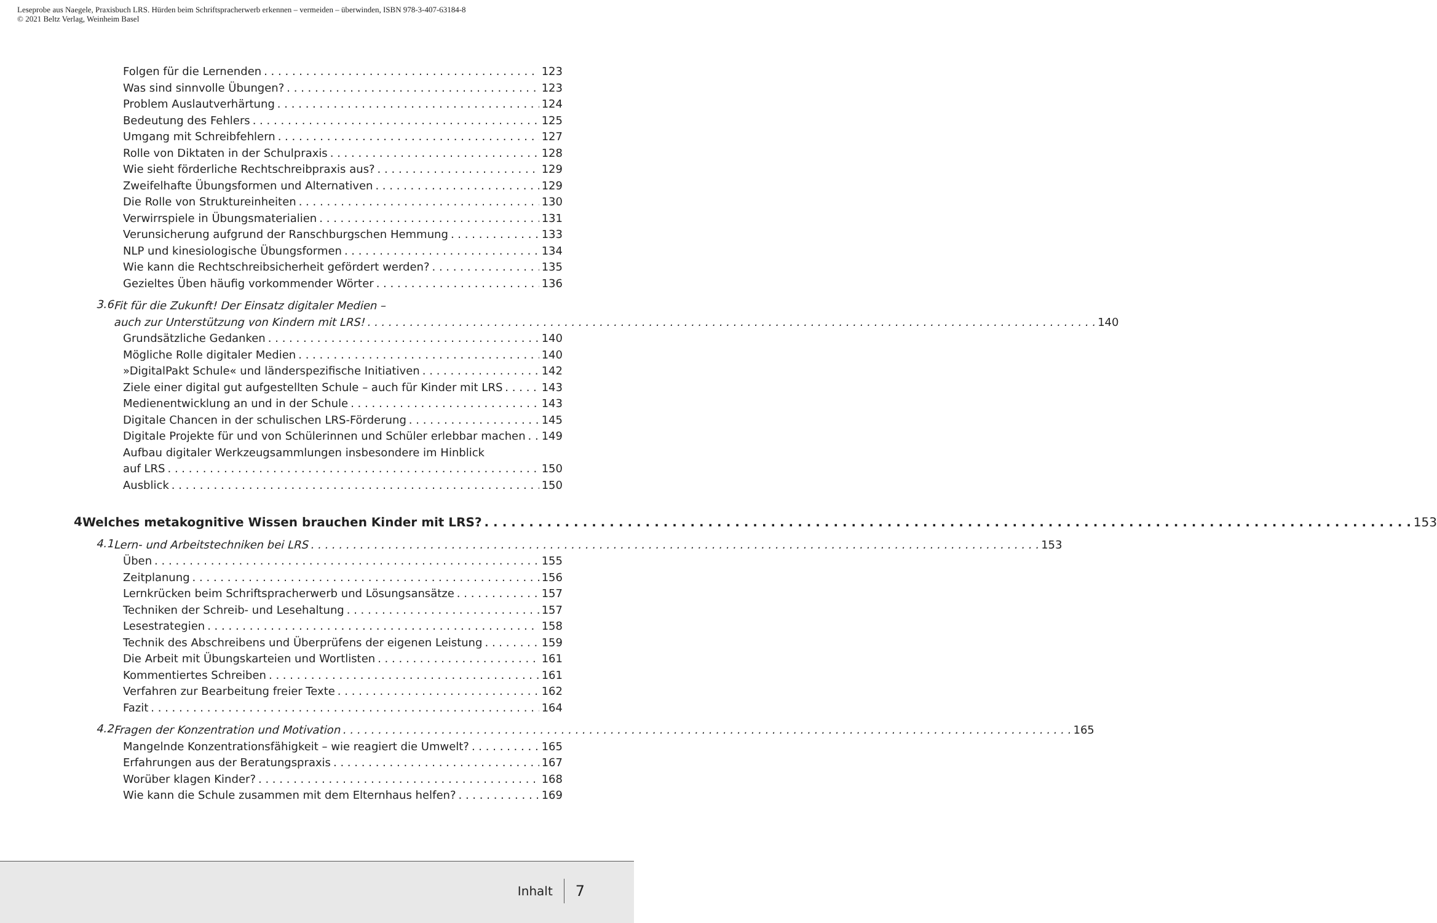Leseprobe aus Naegele, Praxisbuch LRS. Hürden beim Schriftspracherwerb erkennen – vermeiden – überwinden, ISBN 978-3-407-63184-8
© 2021 Beltz Verlag, Weinheim Basel
Folgen für die Lernenden 123
Was sind sinnvolle Übungen? 123
Problem Auslautverhärtung 124
Bedeutung des Fehlers 125
Umgang mit Schreibfehlern 127
Rolle von Diktaten in der Schulpraxis 128
Wie sieht förderliche Rechtschreibpraxis aus? 129
Zweifelhafte Übungsformen und Alternativen 129
Die Rolle von Struktureinheiten 130
Verwirrspiele in Übungsmaterialien 131
Verunsicherung aufgrund der Ranschburgschen Hemmung 133
NLP und kinesiologische Übungsformen 134
Wie kann die Rechtschreibsicherheit gefördert werden? 135
Gezieltes Üben häufig vorkommender Wörter 136
3.6
Fit für die Zukunft! Der Einsatz digitaler Medien –
auch zur Unterstützung von Kindern mit LRS! 140
Grundsätzliche Gedanken 140
Mögliche Rolle digitaler Medien 140
»DigitalPakt Schule« und länderspezifische Initiativen 142
Ziele einer digital gut aufgestellten Schule – auch für Kinder mit LRS 143
Medienentwicklung an und in der Schule 143
Digitale Chancen in der schulischen LRS-Förderung 145
Digitale Projekte für und von Schülerinnen und Schüler erlebbar machen 149
Aufbau digitaler Werkzeugsammlungen insbesondere im Hinblick
auf LRS 150
Ausblick 150
4
Welches metakognitive Wissen brauchen Kinder mit LRS? 153
4.1
Lern- und Arbeitstechniken bei LRS 153
Üben 155
Zeitplanung 156
Lernkrücken beim Schriftspracherwerb und Lösungsansätze 157
Techniken der Schreib- und Lesehaltung 157
Lesestrategien 158
Technik des Abschreibens und Überprüfens der eigenen Leistung 159
Die Arbeit mit Übungskarteien und Wortlisten 161
Kommentiertes Schreiben 161
Verfahren zur Bearbeitung freier Texte 162
Fazit 164
4.2
Fragen der Konzentration und Motivation 165
Mangelnde Konzentrationsfähigkeit – wie reagiert die Umwelt? 165
Erfahrungen aus der Beratungspraxis 167
Worüber klagen Kinder? 168
Wie kann die Schule zusammen mit dem Elternhaus helfen? 169
Inhalt 7